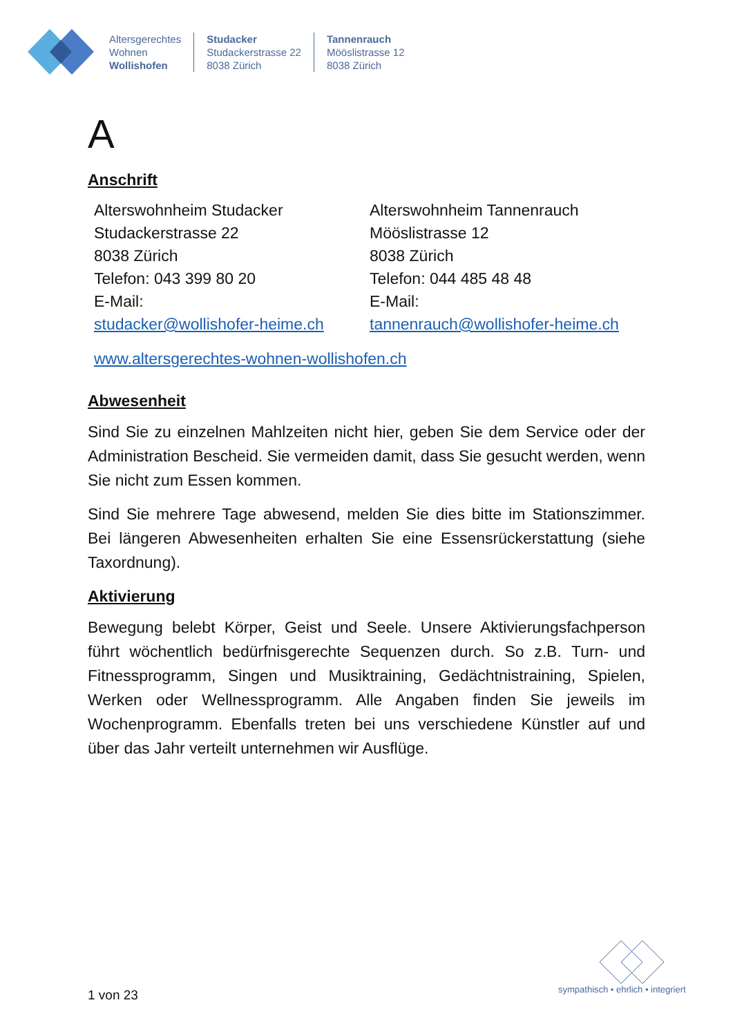Altersgerechtes
Wohnen
Wollishofen
Studacker
Studackerstrasse 22
8038 Zürich
Tannenrauch
Mööslistrasse 12
8038 Zürich
A
Anschrift
Alterswohnheim Studacker
Studackerstrasse 22
8038 Zürich
Telefon: 043 399 80 20
E-Mail:
studacker@wollishofer-heime.ch
Alterswohnheim Tannenrauch
Mööslistrasse 12
8038 Zürich
Telefon: 044 485 48 48
E-Mail:
tannenrauch@wollishofer-heime.ch
www.altersgerechtes-wohnen-wollishofen.ch
Abwesenheit
Sind Sie zu einzelnen Mahlzeiten nicht hier, geben Sie dem Service oder der Administration Bescheid. Sie vermeiden damit, dass Sie gesucht werden, wenn Sie nicht zum Essen kommen.
Sind Sie mehrere Tage abwesend, melden Sie dies bitte im Stationszimmer. Bei längeren Abwesenheiten erhalten Sie eine Essensrückerstattung (siehe Taxordnung).
Aktivierung
Bewegung belebt Körper, Geist und Seele. Unsere Aktivierungsfachperson führt wöchentlich bedürfnisgerechte Sequenzen durch. So z.B. Turn- und Fitnessprogramm, Singen und Musiktraining, Gedächtnistraining, Spielen, Werken oder Wellnessprogramm. Alle Angaben finden Sie jeweils im Wochenprogramm. Ebenfalls treten bei uns verschiedene Künstler auf und über das Jahr verteilt unternehmen wir Ausflüge.
1 von 23
sympathisch • ehrlich • integriert